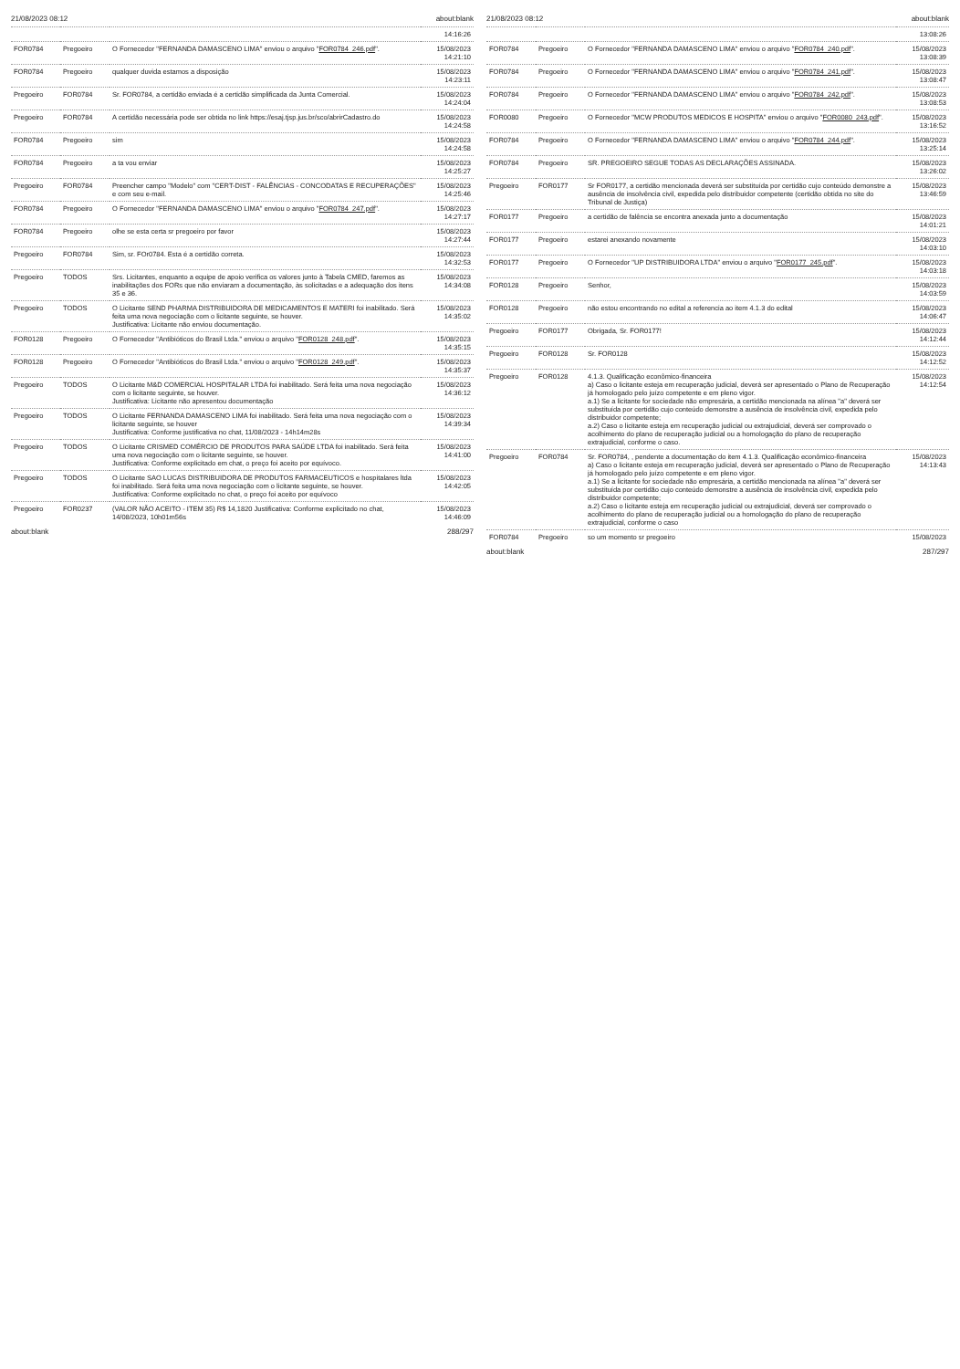21/08/2023 08:12 about:blank
| | | | 14:16:26 |
| FOR0784 | Pregoeiro | O Fornecedor "FERNANDA DAMASCENO LIMA" enviou o arquivo " FOR0784_246.pdf ". | 15/08/2023 14:21:10 |
| FOR0784 | Pregoeiro | qualquer duvida estamos a disposição | 15/08/2023 14:23:11 |
| Pregoeiro | FOR0784 | Sr. FOR0784, a certidão enviada é a certidão simplificada da Junta Comercial. | 15/08/2023 14:24:04 |
| Pregoeiro | FOR0784 | A certidão necessária pode ser obtida no link https://esaj.tjsp.jus.br/sco/abrirCadastro.do | 15/08/2023 14:24:58 |
| FOR0784 | Pregoeiro | sim | 15/08/2023 14:24:58 |
| FOR0784 | Pregoeiro | a ta vou enviar | 15/08/2023 14:25:27 |
| Pregoeiro | FOR0784 | Preencher campo "Modelo" com "CERT-DIST - FALÊNCIAS - CONCODATAS E RECUPERAÇÕES" e com seu e-mail. | 15/08/2023 14:25:46 |
| FOR0784 | Pregoeiro | O Fornecedor "FERNANDA DAMASCENO LIMA" enviou o arquivo " FOR0784_247.pdf ". | 15/08/2023 14:27:17 |
| FOR0784 | Pregoeiro | olhe se esta certa sr pregoeiro por favor | 15/08/2023 14:27:44 |
| Pregoeiro | FOR0784 | Sim, sr. FOr0784. Esta é a certidão correta. | 15/08/2023 14:32:53 |
| Pregoeiro | TODOS | Srs. Licitantes, enquanto a equipe de apoio verifica os valores junto à Tabela CMED, faremos as inabilitações dos FORs que não enviaram a documentação, às solicitadas e a adequação dos itens 35 e 36. | 15/08/2023 14:34:08 |
| Pregoeiro | TODOS | O Licitante SEND PHARMA DISTRIBUIDORA DE MEDICAMENTOS E MATERI foi inabilitado. Será feita uma nova negociação com o licitante seguinte, se houver. Justificativa: Licitante não enviou documentação. | 15/08/2023 14:35:02 |
| FOR0128 | Pregoeiro | O Fornecedor "Antibióticos do Brasil Ltda." enviou o arquivo " FOR0128_248.pdf ". | 15/08/2023 14:35:15 |
| FOR0128 | Pregoeiro | O Fornecedor "Antibióticos do Brasil Ltda." enviou o arquivo " FOR0128_249.pdf ". | 15/08/2023 14:35:37 |
| Pregoeiro | TODOS | O Licitante M&D COMERCIAL HOSPITALAR LTDA foi inabilitado. Será feita uma nova negociação com o licitante seguinte, se houver. Justificativa: Licitante não apresentou documentação | 15/08/2023 14:36:12 |
| Pregoeiro | TODOS | O Licitante FERNANDA DAMASCENO LIMA foi inabilitado. Será feita uma nova negociação com o licitante seguinte, se houver Justificativa: Conforme justificativa no chat, 11/08/2023 - 14h14m28s | 15/08/2023 14:39:34 |
| Pregoeiro | TODOS | O Licitante CRISMED COMÉRCIO DE PRODUTOS PARA SAÚDE LTDA foi inabilitado. Será feita uma nova negociação com o licitante seguinte, se houver. Justificativa: Conforme explicitado em chat, o preço foi aceito por equívoco. | 15/08/2023 14:41:00 |
| Pregoeiro | TODOS | O Licitante SAO LUCAS DISTRIBUIDORA DE PRODUTOS FARMACEUTICOS e hospitalares ltda foi inabilitado. Será feita uma nova negociação com o licitante seguinte, se houver. Justificativa: Conforme explicitado no chat, o preço foi aceito por equívoco | 15/08/2023 14:42:05 |
| Pregoeiro | FOR0237 | (VALOR NÃO ACEITO - ITEM 35) R$ 14,1820 Justificativa: Conforme explicitado no chat, 14/08/2023, 10h01m56s | 15/08/2023 14:46:09 |
about:blank 288/297
21/08/2023 08:12 about:blank
| | | | 13:08:26 |
| FOR0784 | Pregoeiro | O Fornecedor "FERNANDA DAMASCENO LIMA" enviou o arquivo " FOR0784_240.pdf ". | 15/08/2023 13:08:39 |
| FOR0784 | Pregoeiro | O Fornecedor "FERNANDA DAMASCENO LIMA" enviou o arquivo " FOR0784_241.pdf ". | 15/08/2023 13:08:47 |
| FOR0784 | Pregoeiro | O Fornecedor "FERNANDA DAMASCENO LIMA" enviou o arquivo " FOR0784_242.pdf ". | 15/08/2023 13:08:53 |
| FOR0080 | Pregoeiro | O Fornecedor "MCW PRODUTOS MEDICOS E HOSPITA" enviou o arquivo " FOR0080_243.pdf ". | 15/08/2023 13:16:52 |
| FOR0784 | Pregoeiro | O Fornecedor "FERNANDA DAMASCENO LIMA" enviou o arquivo " FOR0784_244.pdf ". | 15/08/2023 13:25:14 |
| FOR0784 | Pregoeiro | SR. PREGOEIRO SEGUE TODAS AS DECLARAÇÕES ASSINADA. | 15/08/2023 13:26:02 |
| Pregoeiro | FOR0177 | Sr FOR0177, a certidão mencionada deverá ser substituída por certidão cujo conteúdo demonstre a ausência de insolvência civil, expedida pelo distribuidor competente (certidão obtida no site do Tribunal de Justiça) | 15/08/2023 13:46:59 |
| FOR0177 | Pregoeiro | a certidão de falência se encontra anexada junto a documentação | 15/08/2023 14:01:21 |
| FOR0177 | Pregoeiro | estarei anexando novamente | 15/08/2023 14:03:10 |
| FOR0177 | Pregoeiro | O Fornecedor "UP DISTRIBUIDORA LTDA" enviou o arquivo " FOR0177_245.pdf ". | 15/08/2023 14:03:18 |
| FOR0128 | Pregoeiro | Senhor, | 15/08/2023 14:03:59 |
| FOR0128 | Pregoeiro | não estou encontrando no edital a referencia ao item 4.1.3 do edital | 15/08/2023 14:06:47 |
| Pregoeiro | FOR0177 | Obrigada, Sr. FOR0177! | 15/08/2023 14:12:44 |
| Pregoeiro | FOR0128 | Sr. FOR0128 | 15/08/2023 14:12:52 |
| Pregoeiro | FOR0128 | 4.1.3. Qualificação econômico-financeira a) Caso o licitante esteja em recuperação judicial, deverá ser apresentado o Plano de Recuperação já homologado pelo juízo competente e em pleno vigor. a.1) Se a licitante for sociedade não empresária, a certidão mencionada na alínea "a" deverá ser substituída por certidão cujo conteúdo demonstre a ausência de insolvência civil, expedida pelo distribuidor competente; a.2) Caso o licitante esteja em recuperação judicial ou extrajudicial, deverá ser comprovado o acolhimento do plano de recuperação judicial ou a homologação do plano de recuperação extrajudicial, conforme o caso. | 15/08/2023 14:12:54 |
| Pregoeiro | FOR0784 | Sr. FOR0784, , pendente a documentação do item 4.1.3. Qualificação econômico-financeira a) Caso o licitante esteja em recuperação judicial, deverá ser apresentado o Plano de Recuperação já homologado pelo juízo competente e em pleno vigor. a.1) Se a licitante for sociedade não empresária, a certidão mencionada na alínea "a" deverá ser substituída por certidão cujo conteúdo demonstre a ausência de insolvência civil, expedida pelo distribuidor competente; a.2) Caso o licitante esteja em recuperação judicial ou extrajudicial, deverá ser comprovado o acolhimento do plano de recuperação judicial ou a homologação do plano de recuperação extrajudicial, conforme o caso | 15/08/2023 14:13:43 |
| FOR0784 | Pregoeiro | so um momento sr pregoeiro | 15/08/2023 |
about:blank 287/297